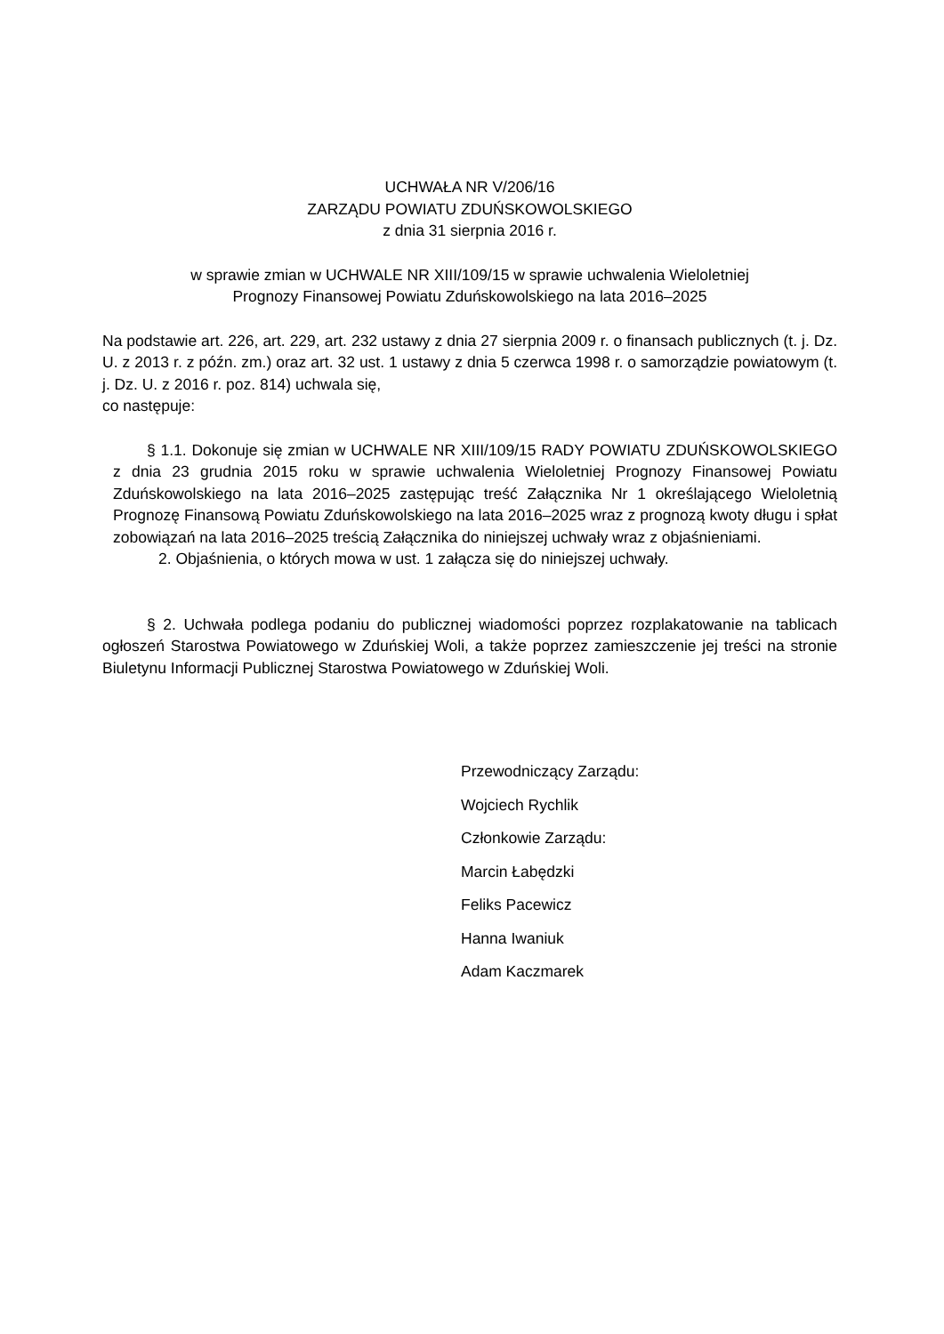UCHWAŁA NR V/206/16
ZARZĄDU POWIATU ZDUŃSKOWOLSKIEGO
z dnia 31 sierpnia 2016 r.
w sprawie zmian w UCHWALE NR XIII/109/15 w sprawie uchwalenia Wieloletniej
Prognozy Finansowej Powiatu Zduńskowolskiego na lata 2016–2025
Na podstawie art. 226, art. 229, art. 232 ustawy z dnia 27 sierpnia 2009 r. o finansach publicznych (t. j. Dz. U. z 2013 r. z późn. zm.) oraz art. 32 ust. 1 ustawy z dnia 5 czerwca 1998 r. o samorządzie powiatowym (t. j. Dz. U. z 2016 r. poz. 814) uchwala się,
co następuje:
§ 1.1. Dokonuje się zmian w UCHWALE NR XIII/109/15 RADY POWIATU ZDUŃSKOWOLSKIEGO z dnia 23 grudnia 2015 roku w sprawie uchwalenia Wieloletniej Prognozy Finansowej Powiatu Zduńskowolskiego na lata 2016–2025 zastępując treść Załącznika Nr 1 określającego Wieloletnią Prognozę Finansową Powiatu Zduńskowolskiego na lata 2016–2025 wraz z prognozą kwoty długu i spłat zobowiązań na lata 2016–2025 treścią Załącznika do niniejszej uchwały wraz z objaśnieniami.
2. Objaśnienia, o których mowa w ust. 1 załącza się do niniejszej uchwały.
§ 2. Uchwała podlega podaniu do publicznej wiadomości poprzez rozplakatowanie na tablicach ogłoszeń Starostwa Powiatowego w Zduńskiej Woli, a także poprzez zamieszczenie jej treści na stronie Biuletynu Informacji Publicznej Starostwa Powiatowego w Zduńskiej Woli.
Przewodniczący Zarządu:
Wojciech Rychlik
Członkowie Zarządu:
Marcin Łabędzki
Feliks Pacewicz
Hanna Iwaniuk
Adam Kaczmarek